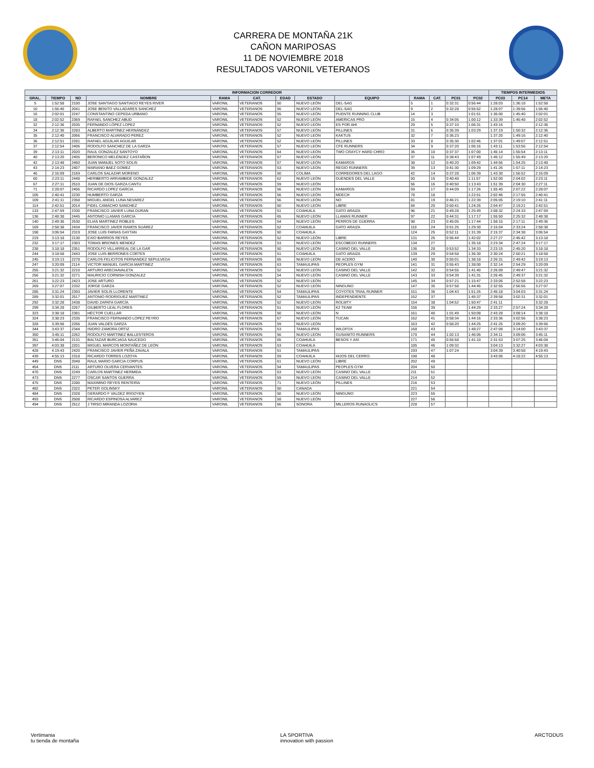CARRERA DE MONTAÑA 21K
CAÑON MARIPOSAS
11 DE NOVIEMBRE 2018
RESULTADOS VARONIL VETERANOS
| INFORMACION CORREDOR | | | | | | | | | | | | | TIEMPOS INTERMEDIOS | | |
| --- | --- | --- | --- | --- | --- | --- | --- | --- | --- | --- | --- | --- | --- | --- | --- |
| GRAL. | TIEMPO | NO | NOMBRE | RAMA | CAT. | EDAD | ESTADO | EQUIPO | RAMA | CAT. | PC01 | PC02 | PC03 | PC14 | META |
| 5 | 1:52:58 | 2100 | JOSE SANTIAGO SANTIAGO REYES RIVER | VARONIL | VETERANOS | 50 | NUEVO LEÓN | DEL-SAG | 5 | 1 | 0:32:31 | 0:56:44 | 1:28:03 | 1:36:18 | 1:52:58 |
| 10 | 1:56:40 | 2041 | JOSE BENITO VALLADARES SANCHEZ | VARONIL | VETERANOS | 56 | NUEVO LEÓN | DEL-SAG | 9 | 2 | 0:32:28 | 0:56:52 | 1:28:07 | 1:39:56 | 1:56:40 |
| 16 | 2:02:01 | 2247 | CONSTANTINO CEPEDA URBANO | VARONIL | VETERANOS | 55 | NUEVO LEÓN | PUENTE RUNNING CLUB | 14 | 3 | | 1:01:51 | 1:36:00 | 1:45:40 | 2:02:01 |
| 18 | 2:02:52 | 2369 | RAFAEL SANCHEZ ABUD | VARONIL | VETERANOS | 52 | NUEVO LEÓN | AMERICAS PRO | 15 | 4 | 0:34:05 | 1:00:12 | 1:33:39 | 1:45:48 | 2:02:52 |
| 32 | 2:12:36 | 2035 | FERNANDO LÓPEZ LOPEZ | VARONIL | VETERANOS | 52 | NUEVO LEÓN | ES POR AHI | 29 | 5 | 0:37:10 | 1:06:31 | 1:43:16 | | 2:12:36 |
| 34 | 2:12:36 | 2283 | ALBERTO MARTÍNEZ HERNÁNDEZ | VARONIL | VETERANOS | 57 | NUEVO LEÓN | PILLINES | 31 | 6 | 0:35:39 | 1:03:29 | 1:37:19 | 1:50:32 | 2:12:36 |
| 35 | 2:12:40 | 2066 | FRANCISCO ALVARADO PEREZ | VARONIL | VETERANOS | 52 | NUEVO LEÓN | KAKTUS | 32 | 7 | 0:36:23 | | 1:37:20 | 1:49:16 | 2:12:40 |
| 36 | 2:12:51 | 2281 | RAFAEL AGUILAR AGUILAR | VARONIL | VETERANOS | 52 | NUEVO LEÓN | PILLINES | 33 | 8 | 0:35:30 | 1:02:46 | 1:37:01 | 1:49:07 | 2:12:51 |
| 37 | 2:12:54 | 2406 | RODOLFO SANCHEZ DE LA GARZA | VARONIL | VETERANOS | 57 | NUEVO LEÓN | CFE RUNNERS | 34 | 9 | 0:37:20 | 1:06:16 | 1:43:11 | 1:53:56 | 2:12:54 |
| 39 | 2:13:11 | 2020 | RAUL GONZALEZ SANTOYO | VARONIL | VETERANOS | 64 | NUEVO LEÓN | TWO CRAYCY HARD CHRO | 36 | 10 | 0:37:37 | 1:07:00 | 1:45:14 | 1:55:54 | 2:13:11 |
| 40 | 2:13:20 | 2405 | BERONICO MELÉNDEZ CASTAÑON | VARONIL | VETERANOS | 57 | NUEVO LEÓN | | 37 | 11 | 0:38:43 | 1:07:49 | 1:45:12 | 1:55:49 | 2:13:20 |
| 42 | 2:13:48 | 2460 | JUAN MANUEL SOTO SOLIS | VARONIL | VETERANOS | 57 | NUEVO LEÓN | KAMARGS | 38 | 12 | 0:40:20 | 1:09:42 | 1:44:56 | 1:54:25 | 2:13:48 |
| 43 | 2:14:23 | 2407 | MARIANO BAEZ GOMEZ | VARONIL | VETERANOS | 53 | NUEVO LEÓN | REGIO RUNNERS | 39 | 13 | 0:41:30 | 1:09:29 | 1:41:26 | 1:57:11 | 2:14:23 |
| 46 | 2:16:09 | 2169 | CARLOS SALAZAR MORENO | VARONIL | VETERANOS | 50 | COLIMA | CORREDORES DEL LAGO | 42 | 14 | 0:37:28 | 1:06:39 | 1:43:30 | 1:56:52 | 2:16:09 |
| 60 | 2:23:11 | 2448 | HERIBERTO ARRAMBIDE GONZALEZ | VARONIL | VETERANOS | 62 | NUEVO LEÓN | DUENDES DEL VALLE | 50 | 15 | 0:40:48 | 1:11:57 | 1:52:00 | 2:04:02 | 2:23:11 |
| 67 | 2:27:11 | 2510 | JUAN DE DIOS GARZA CANTU | VARONIL | VETERANOS | 59 | NUEVO LEÓN | | 56 | 16 | 0:40:50 | 1:13:43 | 1:51:39 | 2:04:30 | 2:27:11 |
| 71 | 2:28:07 | 2456 | RICARDO LOPEZ GARCIA | VARONIL | VETERANOS | 56 | NUEVO LEÓN | KAMARGS | 59 | 17 | 0:44:09 | 1:17:26 | 1:55:40 | 2:07:22 | 2:28:07 |
| 105 | 2:40:41 | 2230 | HUMBERTO GARZA | VARONIL | VETERANOS | 56 | NUEVO LEÓN | MDECH | 78 | 18 | | 1:22:51 | 2:02:46 | 2:17:55 | 2:40:41 |
| 109 | 2:41:11 | 2358 | MIGUEL ANGEL LUNA NEVAREZ | VARONIL | VETERANOS | 56 | NUEVO LEÓN | NO | 81 | 19 | 0:46:21 | 1:22:39 | 2:05:05 | 2:19:10 | 2:41:11 |
| 114 | 2:42:51 | 2014 | FIDEL CAMACHO SANCHEZ | VARONIL | VETERANOS | 60 | NUEVO LEÓN | LIBRE | 84 | 20 | 0:50:41 | 1:24:26 | 2:04:47 | 2:19:21 | 2:42:51 |
| 133 | 2:47:59 | 2330 | FRANCISCO JAVIER LUNA DURAN | VARONIL | VETERANOS | 51 | COAHUILA | GATO ARAIZA | 96 | 21 | 0:49:28 | 1:25:49 | 2:08:32 | 2:24:33 | 2:47:59 |
| 136 | 2:48:38 | 2445 | ANTONIO LLAMAS GARCIA | VARONIL | VETERANOS | 65 | NUEVO LEÓN | LLAMAS RUNNER | 97 | 22 | 0:44:31 | 1:17:17 | 1:55:50 | 2:25:32 | 2:48:38 |
| 140 | 2:49:36 | 2530 | ELIAS MARTINEZ ROBLES | VARONIL | VETERANOS | 54 | NUEVO LEÓN | PERROS DE GUERRA | 98 | 23 | 0:45:05 | 1:17:44 | 1:58:15 | 2:17:11 | 2:49:36 |
| 169 | 2:58:38 | 2434 | FRANCISCO JAVER RAMOS SUÁREZ | VARONIL | VETERANOS | 52 | COAHUILA | GATO ARAIZA | 110 | 24 | 0:51:25 | 1:29:30 | 2:16:04 | 2:33:24 | 2:58:38 |
| 198 | 3:06:54 | 2319 | JOSE LUIS FARIAS GAYTAN | VARONIL | VETERANOS | 50 | COAHUILA | | 124 | 25 | 0:52:11 | 1:31:39 | 2:15:37 | 2:34:38 | 3:06:54 |
| 219 | 3:13:18 | 2130 | EXIO BARRIOS REYES | VARONIL | VETERANOS | 52 | NUEVO LEÓN | LIBRE | 131 | 26 | 0:56:44 | 1:42:02 | 2:27:27 | 2:46:42 | 3:13:18 |
| 232 | 3:17:17 | 2303 | TOMAS BRIONES MENDEZ | VARONIL | VETERANOS | 53 | NUEVO LEÓN | ESCOBEDO RUNNERS | 134 | 27 | | 1:35:18 | 2:23:34 | 2:47:24 | 3:17:17 |
| 238 | 3:18:18 | 2351 | RODOLFO VILLARREAL DE LA GAR | VARONIL | VETERANOS | 50 | NUEVO LEÓN | CASINO DEL VALLE | 136 | 28 | 0:53:52 | 1:34:33 | 2:23:15 | 2:45:20 | 3:18:18 |
| 244 | 3:18:58 | 2443 | JOSE LUIS BERRONES CORTES | VARONIL | VETERANOS | 51 | COAHUILA | GATO ARAIZA | 139 | 29 | 0:54:58 | 1:36:30 | 2:30:24 | 2:50:21 | 3:18:58 |
| 245 | 3:19:13 | 2278 | CARLOS FELICITOS FERNANDEZ SEPULVEDA | VARONIL | VETERANOS | 65 | NUEVO LEÓN | DE ACERO | 140 | 30 | 0:55:01 | 1:38:18 | 2:26:31 | 2:49:42 | 3:19:13 |
| 247 | 3:20:09 | 2114 | VICTOR MANUEL GARCIA MARTINEZ | VARONIL | VETERANOS | 63 | TAMAULIPAS | PEOPLES GYM | 141 | 31 | 0:55:43 | 1:38:00 | 2:32:14 | 2:54:29 | 3:20:09 |
| 255 | 3:21:32 | 2210 | ARTURO ARECHAVALETA | VARONIL | VETERANOS | 52 | NUEVO LEÓN | CASINO DEL VALLE | 142 | 32 | 0:54:55 | 1:41:40 | 2:26:09 | 2:49:47 | 3:21:32 |
| 256 | 3:21:32 | 2271 | MAURICIO CORNISH GONZALEZ | VARONIL | VETERANOS | 54 | NUEVO LEÓN | CASINO DEL VALLE | 143 | 33 | 0:54:39 | 1:41:31 | 2:26:45 | 2:49:37 | 3:21:32 |
| 261 | 3:22:23 | 2423 | JOSE ARTURO | VARONIL | VETERANOS | 52 | NUEVO LEÓN | | 145 | 34 | 0:57:21 | 1:15:47 | 2:33:05 | 2:52:58 | 3:22:23 |
| 269 | 3:27:07 | 2332 | JORGE GARZA | VARONIL | VETERANOS | 52 | NUEVO LEÓN | NINGUNO | 147 | 35 | 0:57:58 | 1:44:45 | 2:32:55 | 2:56:56 | 3:27:07 |
| 285 | 3:31:24 | 2393 | JAVIER SOLIS LLORENTE | VARONIL | VETERANOS | 54 | TAMAULIPAS | COYOTES TRAIL RUNNER | 151 | 36 | 1:04:43 | 1:51:26 | 2:45:18 | 3:04:03 | 3:31:24 |
| 289 | 3:32:01 | 2517 | ANTONIO RODRIGUEZ MARTINEZ | VARONIL | VETERANOS | 52 | TAMAULIPAS | INDEPENDIENTE | 152 | 37 | | 1:45:37 | 2:39:58 | 3:02:31 | 3:32:01 |
| 292 | 3:32:28 | 2438 | DAVID ZAPATA GARCÍA | VARONIL | VETERANOS | 52 | NUEVO LEÓN | ROLMTY | 154 | 38 | 1:04:52 | 1:50:47 | 2:41:11 | | 3:32:28 |
| 299 | 3:34:28 | 2267 | GILBERTO LEAL FLORES | VARONIL | VETERANOS | 51 | NUEVO LEÓN | K2 TEAM | 156 | 39 | | 1:44:29 | 2:33:27 | 2:57:24 | 3:34:28 |
| 323 | 3:38:18 | 2381 | HÉCTOR CUELLAR | VARONIL | VETERANOS | 50 | NUEVO LEÓN | N | 161 | 40 | 1:01:49 | 1:50:08 | 2:43:28 | 3:08:14 | 3:38:18 |
| 324 | 3:38:23 | 2335 | FRANCISCO FERNANDO LOPEZ PEYRO | VARONIL | VETERANOS | 67 | NUEVO LEÓN | TUCAN | 162 | 41 | 0:58:34 | 1:44:16 | 2:33:36 | 3:02:56 | 3:38:23 |
| 328 | 3:39:56 | 2266 | JUAN VALDÉS GARZA | VARONIL | VETERANOS | 59 | NUEVO LEÓN | | 163 | 42 | 0:58:20 | 1:44:25 | 2:41:25 | 3:09:20 | 3:39:56 |
| 344 | 3:43:37 | 2344 | ISIDRO ZAMORA ORTIZ | VARONIL | VETERANOS | 53 | TAMAULIPAS | WILDFOX | 168 | 43 | | 1:48:27 | 2:47:08 | 3:14:00 | 3:43:37 |
| 350 | 3:45:11 | 2262 | RODOLFO MARTINEZ BALLESTEROS | VARONIL | VETERANOS | 56 | NUEVO LEÓN | GUSANITO RUNNERS | 170 | 44 | 1:02:13 | 1:46:05 | 2:34:11 | 3:09:06 | 3:45:11 |
| 351 | 3:46:04 | 2131 | BALTAZAR BURCIAGA SAUCEDO | VARONIL | VETERANOS | 65 | COAHUILA | BESOS Y ASÍ | 171 | 45 | 0:55:58 | 1:41:10 | 2:31:53 | 3:07:25 | 3:46:04 |
| 397 | 4:03:38 | 2201 | MIGUEL MARCOS MONTAÑEZ DE LEÓN | VARONIL | VETERANOS | 53 | COAHUILA | | 185 | 46 | 1:09:32 | | 3:04:13 | 3:32:27 | 4:03:38 |
| 428 | 4:19:43 | 2420 | FRANCISCO JAVIER PEÑA ZAVALA | VARONIL | VETERANOS | 51 | TAMAULIPAS | | 193 | 47 | 1:07:24 | | 3:04:39 | 3:40:58 | 4:19:43 |
| 439 | 4:55:13 | 2318 | RICARDO TORRES LOZOYA | VARONIL | VETERANOS | 59 | COAHUILA | HIJOS DEL CERRO. | 198 | 48 | | | 3:43:06 | 4:18:22 | 4:55:13 |
| 449 | DNS | 2048 | RAUL MARIO GARCIA CORPUS | VARONIL | VETERANOS | 61 | NUEVO LEÓN | LIBRE | 202 | 49 | | | | | |
| 454 | DNS | 2111 | ARTURO OLVERA CERVANTES | VARONIL | VETERANOS | 54 | TAMAULIPAS | PEOPLES GYM | 204 | 50 | | | | | |
| 470 | DNS | 2249 | CARLOS MARTINEZ HERMIDA | VARONIL | VETERANOS | 53 | NUEVO LEÓN | CASINO DEL VALLE | 211 | 51 | | | | | |
| 473 | DNS | 2277 | OSCAR SANTOS GUERRA | VARONIL | VETERANOS | 59 | NUEVO LEÓN | CASINO DEL VALLE | 214 | 52 | | | | | |
| 475 | DNS | 2280 | MAXIMINO REYES RENTERÍA | VARONIL | VETERANOS | 71 | NUEVO LEÓN | PILLINES | 216 | 53 | | | | | |
| 482 | DNS | 2322 | PETER GOLINSKY | VARONIL | VETERANOS | 50 | CANADA | | 221 | 54 | | | | | |
| 484 | DNS | 2328 | GERARDO F VALDEZ IRIGOYEN | VARONIL | VETERANOS | 50 | NUEVO LEÓN | NINGUNO | 223 | 55 | | | | | |
| 493 | DNS | 2508 | RICARDO ESPINOSA ALVAREZ | VARONIL | VETERANOS | 58 | NUEVO LEÓN | | 227 | 56 | | | | | |
| 494 | DNS | 2512 | J TIRSO MIRANDA LOZORIA | VARONIL | VETERANOS | 66 | SONORA | MILLEROS RUNAOLICS | 228 | 57 | | | | | |
Vertimania
tu tienda de montaña
LA SPORTIVA
innovation with passion
ARCTODUS